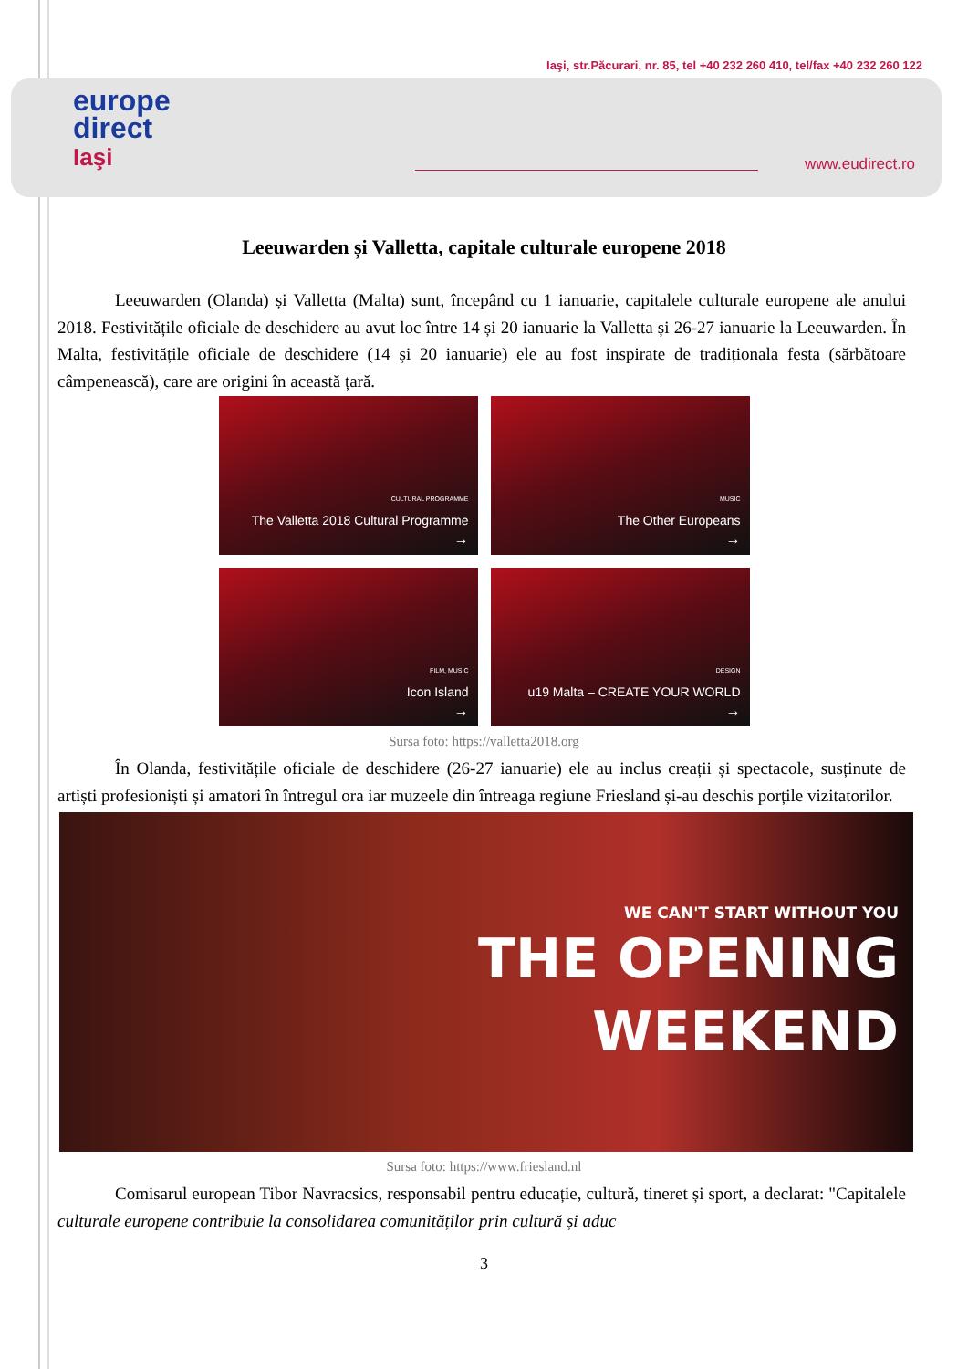Iaşi, str.Păcurari, nr. 85, tel +40 232 260 410, tel/fax +40 232 260 122
europe
direct
Iaşi
www.eudirect.ro
Leeuwarden și Valletta, capitale culturale europene 2018
Leeuwarden (Olanda) și Valletta (Malta) sunt, începând cu 1 ianuarie, capitalele culturale europene ale anului 2018. Festivitățile oficiale de deschidere au avut loc între 14 și 20 ianuarie la Valletta și 26-27 ianuarie la Leeuwarden. În Malta, festivitățile oficiale de deschidere (14 și 20 ianuarie) ele au fost inspirate de tradiționala festa (sărbătoare câmpenească), care are origini în această țară.
CULTURAL PROGRAMME
The Valletta 2018 Cultural Programme
→
MUSIC
The Other Europeans
→
FILM, MUSIC
Icon Island
→
DESIGN
u19 Malta – CREATE YOUR WORLD
→
Sursa foto: https://valletta2018.org
În Olanda, festivitățile oficiale de deschidere (26-27 ianuarie) ele au inclus creații și spectacole, susținute de artiști profesioniști și amatori în întregul ora iar muzeele din întreaga regiune Friesland și-au deschis porțile vizitatorilor.
WE CAN'T START WITHOUT YOU
THE OPENING
WEEKEND
Sursa foto: https://www.friesland.nl
Comisarul european Tibor Navracsics, responsabil pentru educație, cultură, tineret și sport, a declarat: "Capitalele culturale europene contribuie la consolidarea comunităților prin cultură și aduc
3